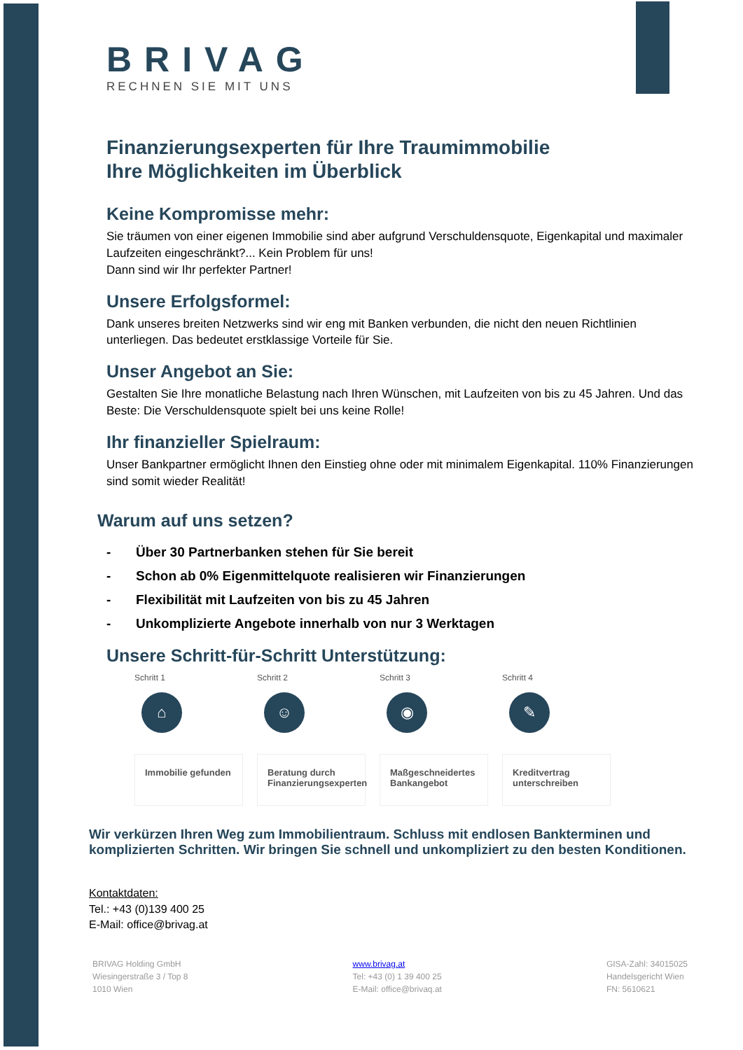BRIVAG
RECHNEN SIE MIT UNS
Finanzierungsexperten für Ihre Traumimmobilie
Ihre Möglichkeiten im Überblick
Keine Kompromisse mehr:
Sie träumen von einer eigenen Immobilie sind aber aufgrund Verschuldensquote, Eigenkapital und maximaler Laufzeiten eingeschränkt?... Kein Problem für uns!
Dann sind wir Ihr perfekter Partner!
Unsere Erfolgsformel:
Dank unseres breiten Netzwerks sind wir eng mit Banken verbunden, die nicht den neuen Richtlinien unterliegen. Das bedeutet erstklassige Vorteile für Sie.
Unser Angebot an Sie:
Gestalten Sie Ihre monatliche Belastung nach Ihren Wünschen, mit Laufzeiten von bis zu 45 Jahren. Und das Beste: Die Verschuldensquote spielt bei uns keine Rolle!
Ihr finanzieller Spielraum:
Unser Bankpartner ermöglicht Ihnen den Einstieg ohne oder mit minimalem Eigenkapital. 110% Finanzierungen sind somit wieder Realität!
Warum auf uns setzen?
- Über 30 Partnerbanken stehen für Sie bereit
- Schon ab 0% Eigenmittelquote realisieren wir Finanzierungen
- Flexibilität mit Laufzeiten von bis zu 45 Jahren
- Unkomplizierte Angebote innerhalb von nur 3 Werktagen
Unsere Schritt-für-Schritt Unterstützung:
Schritt 1
⌂
Immobilie gefunden
Schritt 2
☺
Beratung durch Finanzierungsexperten
Schritt 3
◉
Maßgeschneidertes Bankangebot
Schritt 4
✎
Kreditvertrag unterschreiben
Wir verkürzen Ihren Weg zum Immobilientraum. Schluss mit endlosen Bankterminen und komplizierten Schritten. Wir bringen Sie schnell und unkompliziert zu den besten Konditionen.
Kontaktdaten:
Tel.: +43 (0)139 400 25
E-Mail: office@brivag.at
BRIVAG Holding GmbH
Wiesingerstraße 3 / Top 8
1010 Wien
www.brivag.at
Tel: +43 (0) 1 39 400 25
E-Mail: office@brivaq.at
GISA-Zahl: 34015025
Handelsgericht Wien
FN: 5610621